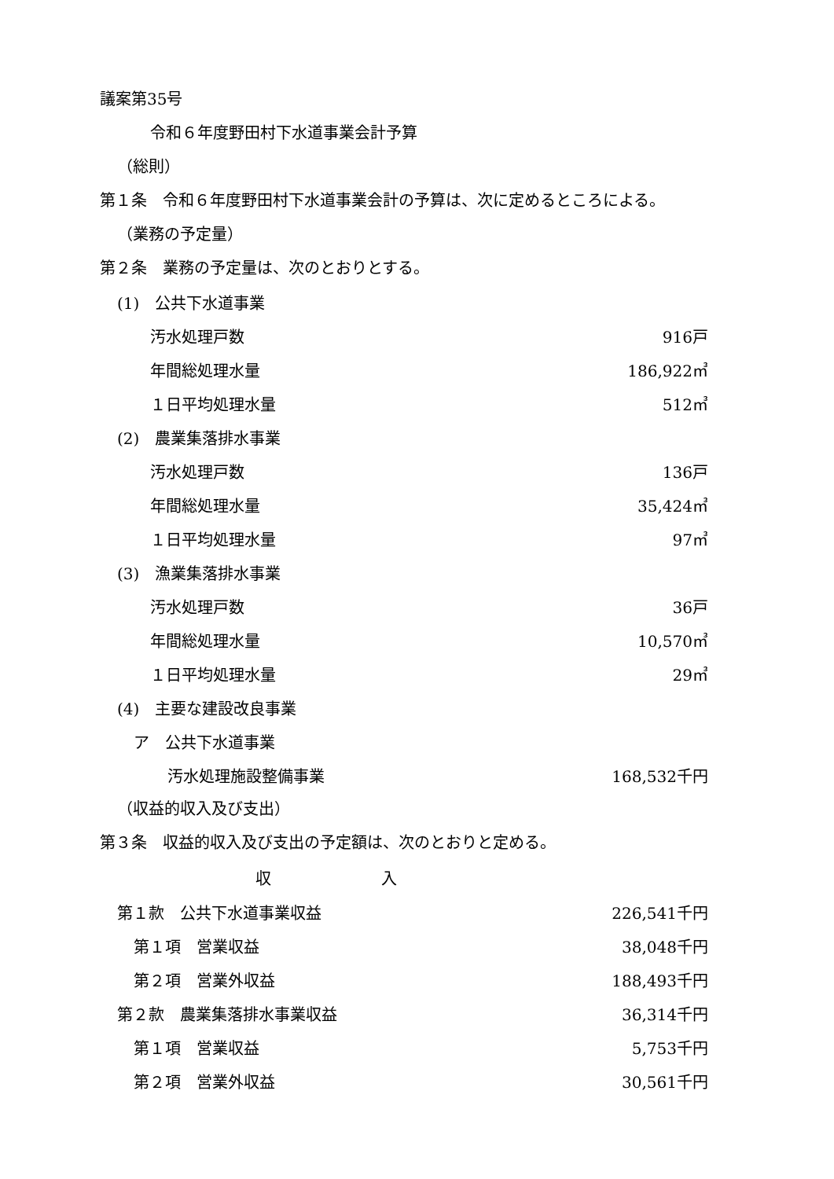議案第35号
令和６年度野田村下水道事業会計予算
（総則）
第１条　令和６年度野田村下水道事業会計の予算は、次に定めるところによる。
（業務の予定量）
第２条　業務の予定量は、次のとおりとする。
| (1) 公共下水道事業 | |
| 汚水処理戸数 | 916戸 |
| 年間総処理水量 | 186,922㎥ |
| １日平均処理水量 | 512㎥ |
| (2) 農業集落排水事業 | |
| 汚水処理戸数 | 136戸 |
| 年間総処理水量 | 35,424㎥ |
| １日平均処理水量 | 97㎥ |
| (3) 漁業集落排水事業 | |
| 汚水処理戸数 | 36戸 |
| 年間総処理水量 | 10,570㎥ |
| １日平均処理水量 | 29㎥ |
| (4) 主要な建設改良事業 | |
| ア 公共下水道事業 | |
| 汚水処理施設整備事業 | 168,532千円 |
（収益的収入及び支出）
第３条　収益的収入及び支出の予定額は、次のとおりと定める。
| 収 入 | |
| --- | --- |
| 第１款 公共下水道事業収益 | 226,541千円 |
| 第１項 営業収益 | 38,048千円 |
| 第２項 営業外収益 | 188,493千円 |
| 第２款 農業集落排水事業収益 | 36,314千円 |
| 第１項 営業収益 | 5,753千円 |
| 第２項 営業外収益 | 30,561千円 |